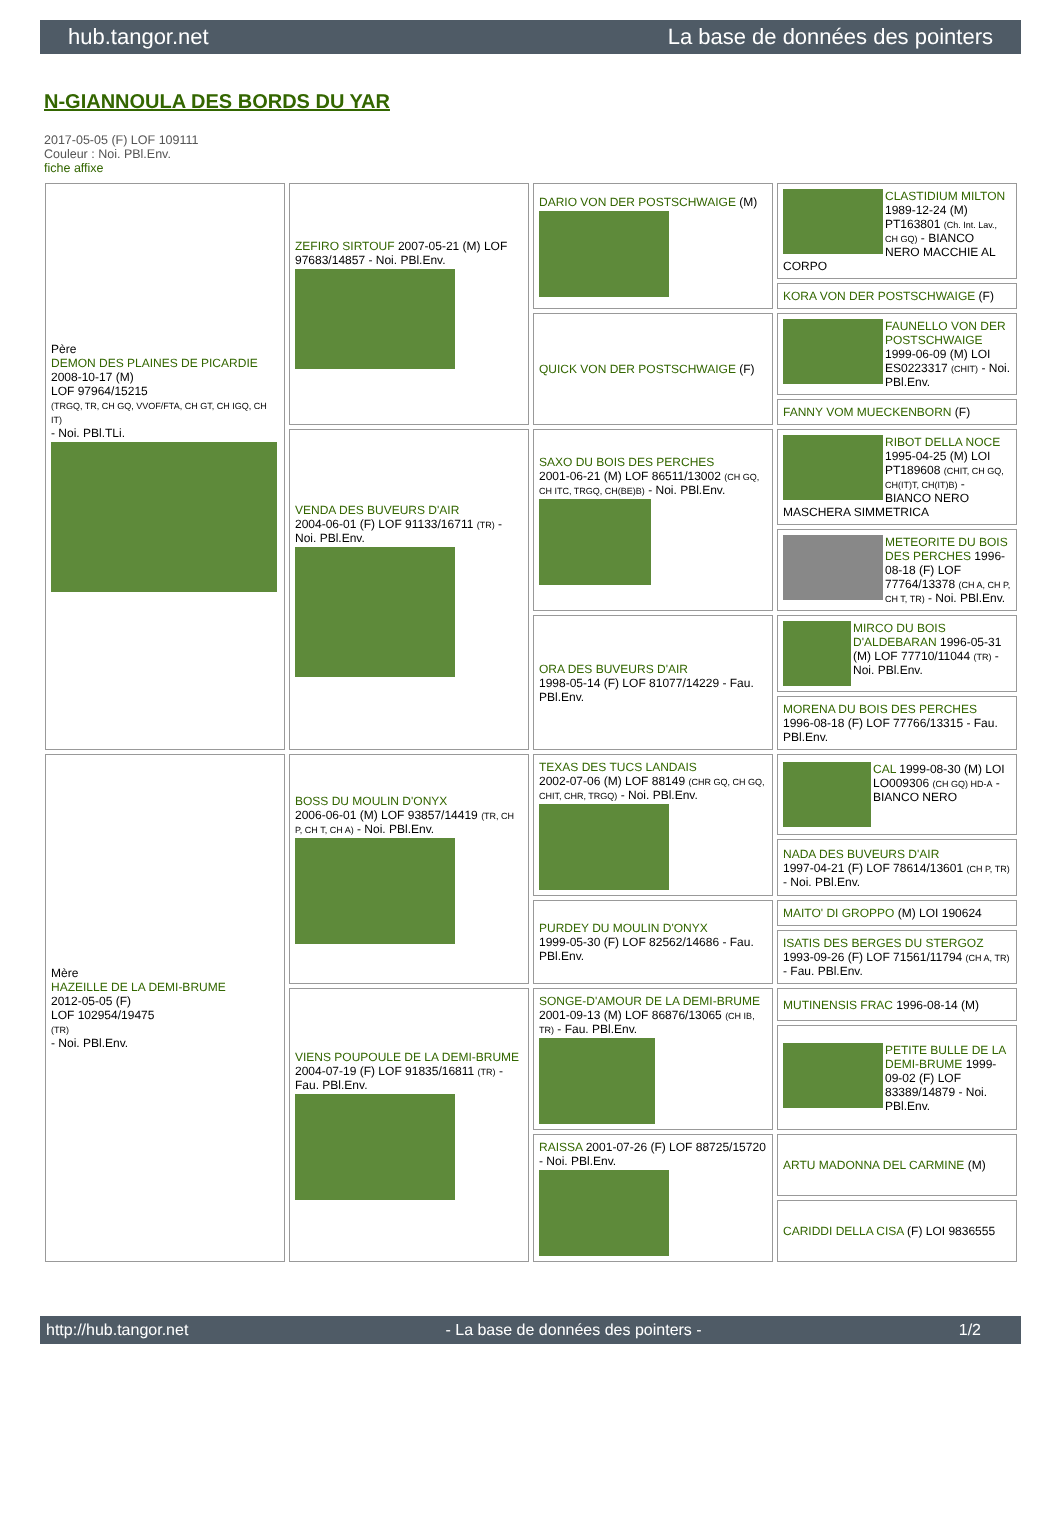hub.tangor.net La base de données des pointers
N-GIANNOULA DES BORDS DU YAR
2017-05-05 (F) LOF 109111
Couleur : Noi. PBl.Env.
fiche affixe
| Père DEMON DES PLAINES DE PICARDIE 2008-10-17 (M) LOF 97964/15215 (TRGQ, TR, CH GQ, VVOF/FTA, CH GT, CH IGQ, CH IT) - Noi. PBl.TLi. | ZEFIRO SIRTOUF 2007-05-21 (M) LOF 97683/14857 - Noi. PBl.Env. | DARIO VON DER POSTSCHWAIGE (M) | CLASTIDIUM MILTON 1989-12-24 (M) PT163801 (Ch. Int. Lav., CH GQ) - BIANCO NERO MACCHIE AL CORPO |
| | | | KORA VON DER POSTSCHWAIGE (F) |
| | | QUICK VON DER POSTSCHWAIGE (F) | FAUNELLO VON DER POSTSCHWAIGE 1999-06-09 (M) LOI ES0223317 (CHIT) - Noi. PBl.Env. |
| | | | FANNY VOM MUECKENBORN (F) |
| | VENDA DES BUVEURS D'AIR 2004-06-01 (F) LOF 91133/16711 (TR) - Noi. PBl.Env. | SAXO DU BOIS DES PERCHES 2001-06-21 (M) LOF 86511/13002 (CH GQ, CH ITC, TRGQ, CH(BE)B) - Noi. PBl.Env. | RIBOT DELLA NOCE 1995-04-25 (M) LOI PT189608 (CHIT, CH GQ, CH(IT)T, CH(IT)B) - BIANCO NERO MASCHERA SIMMETRICA |
| | | | METEORITE DU BOIS DES PERCHES 1996-08-18 (F) LOF 77764/13378 (CH A, CH P, CH T, TR) - Noi. PBl.Env. |
| | | ORA DES BUVEURS D'AIR 1998-05-14 (F) LOF 81077/14229 - Fau. PBl.Env. | MIRCO DU BOIS D'ALDEBARAN 1996-05-31 (M) LOF 77710/11044 (TR) - Noi. PBl.Env. |
| | | | MORENA DU BOIS DES PERCHES 1996-08-18 (F) LOF 77766/13315 - Fau. PBl.Env. |
| Mère HAZEILLE DE LA DEMI-BRUME 2012-05-05 (F) LOF 102954/19475 (TR) - Noi. PBl.Env. | BOSS DU MOULIN D'ONYX 2006-06-01 (M) LOF 93857/14419 (TR, CH P, CH T, CH A) - Noi. PBl.Env. | TEXAS DES TUCS LANDAIS 2002-07-06 (M) LOF 88149 (CHR GQ, CH GQ, CHIT, CHR, TRGQ) - Noi. PBl.Env. | CAL 1999-08-30 (M) LOI LO009306 (CH GQ) HD-A - BIANCO NERO |
| | | | NADA DES BUVEURS D'AIR 1997-04-21 (F) LOF 78614/13601 (CH P, TR) - Noi. PBl.Env. |
| | | PURDEY DU MOULIN D'ONYX 1999-05-30 (F) LOF 82562/14686 - Fau. PBl.Env. | MAITO' DI GROPPO (M) LOI 190624 |
| | | | ISATIS DES BERGES DU STERGOZ 1993-09-26 (F) LOF 71561/11794 (CH A, TR) - Fau. PBl.Env. |
| | VIENS POUPOULE DE LA DEMI-BRUME 2004-07-19 (F) LOF 91835/16811 (TR) - Fau. PBl.Env. | SONGE-D'AMOUR DE LA DEMI-BRUME 2001-09-13 (M) LOF 86876/13065 (CH IB, TR) - Fau. PBl.Env. | MUTINENSIS FRAC 1996-08-14 (M) |
| | | | PETITE BULLE DE LA DEMI-BRUME 1999-09-02 (F) LOF 83389/14879 - Noi. PBl.Env. |
| | | RAISSA 2001-07-26 (F) LOF 88725/15720 - Noi. PBl.Env. | ARTU MADONNA DEL CARMINE (M) |
| | | | CARIDDI DELLA CISA (F) LOI 9836555 |
http://hub.tangor.net - La base de données des pointers - 1/2